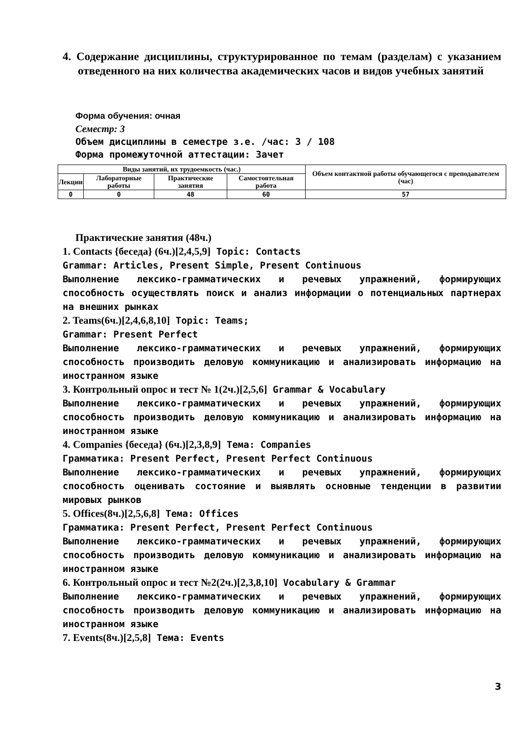4. Содержание дисциплины, структурированное по темам (разделам) с указанием отведенного на них количества академических часов и видов учебных занятий
Форма обучения: очная
Семестр: 3
Объем дисциплины в семестре з.е. /час: 3 / 108
Форма промежуточной аттестации: Зачет
| Виды занятий, их трудоемкость (час.) | | | | Объем контактной работы обучающегося с преподавателем (час) |
| --- | --- | --- | --- | --- |
| Лекции | Лабораторные работы | Практические занятия | Самостоятельная работа | |
| 0 | 0 | 48 | 60 | 57 |
Практические занятия (48ч.)
1. Contacts {беседа} (6ч.)[2,4,5,9] Topic: Contacts
Grammar: Articles, Present Simple, Present Continuous
Выполнение лексико-грамматических и речевых упражнений, формирующих способность осуществлять поиск и анализ информации о потенциальных партнерах на внешних рынках
2. Teams(6ч.)[2,4,6,8,10] Topic: Teams;
Grammar: Present Perfect
Выполнение лексико-грамматических и речевых упражнений, формирующих способность производить деловую коммуникацию и анализировать информацию на иностранном языке
3. Контрольный опрос и тест № 1(2ч.)[2,5,6] Grammar & Vocabulary
Выполнение лексико-грамматических и речевых упражнений, формирующих способность производить деловую коммуникацию и анализировать информацию на иностранном языке
4. Companies {беседа} (6ч.)[2,3,8,9] Тема: Companies
Грамматика: Present Perfect, Present Perfect Continuous
Выполнение лексико-грамматических и речевых упражнений, формирующих способность оценивать состояние и выявлять основные тенденции в развитии мировых рынков
5. Offices(8ч.)[2,5,6,8] Тема: Offices
Грамматика: Present Perfect, Present Perfect Continuous
Выполнение лексико-грамматических и речевых упражнений, формирующих способность производить деловую коммуникацию и анализировать информацию на иностранном языке
6. Контрольный опрос и тест №2(2ч.)[2,3,8,10] Vocabulary & Grammar
Выполнение лексико-грамматических и речевых упражнений, формирующих способность производить деловую коммуникацию и анализировать информацию на иностранном языке
7. Events(8ч.)[2,5,8] Тема: Events
3